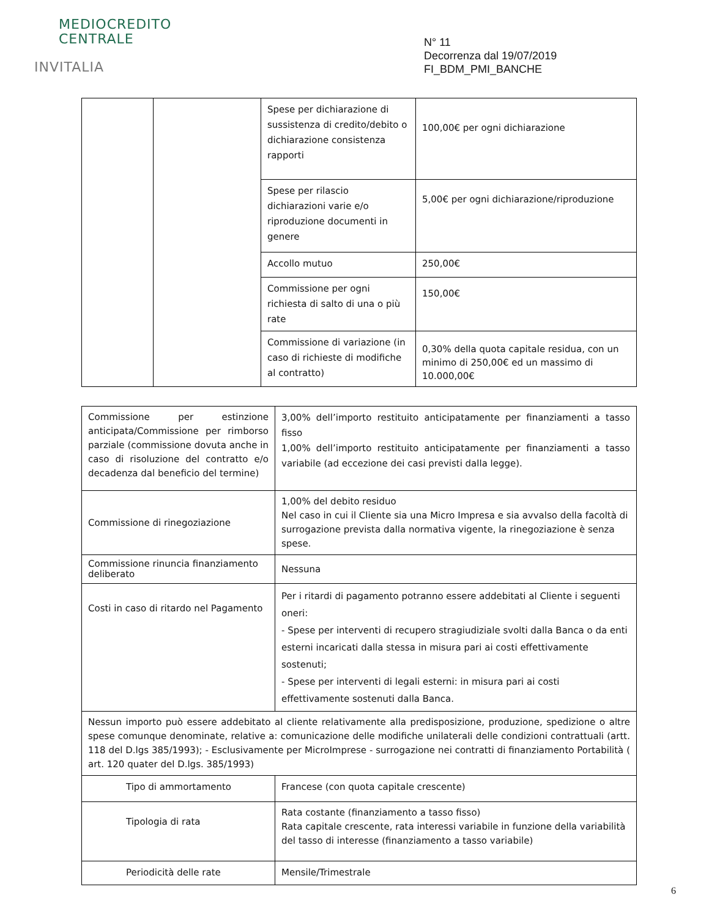MEDIOCREDITO
CENTRALE
INVITALIA
N° 11
Decorrenza dal 19/07/2019
FI_BDM_PMI_BANCHE
| | | Spese per dichiarazione di sussistenza di credito/debito o dichiarazione consistenza rapporti | 100,00€ per ogni dichiarazione |
| | | Spese per rilascio dichiarazioni varie e/o riproduzione documenti in genere | 5,00€ per ogni dichiarazione/riproduzione |
| | | Accollo mutuo | 250,00€ |
| | | Commissione per ogni richiesta di salto di una o più rate | 150,00€ |
| | | Commissione di variazione (in caso di richieste di modifiche al contratto) | 0,30% della quota capitale residua, con un minimo di 250,00€ ed un massimo di 10.000,00€ |
| Commissione per estinzione anticipata/Commissione per rimborso parziale (commissione dovuta anche in caso di risoluzione del contratto e/o decadenza dal beneficio del termine) | 3,00% dell’importo restituito anticipatamente per finanziamenti a tasso fisso 1,00% dell’importo restituito anticipatamente per finanziamenti a tasso variabile (ad eccezione dei casi previsti dalla legge). |
| Commissione di rinegoziazione | 1,00% del debito residuo Nel caso in cui il Cliente sia una Micro Impresa e sia avvalso della facoltà di surrogazione prevista dalla normativa vigente, la rinegoziazione è senza spese. |
| Commissione rinuncia finanziamento deliberato | Nessuna |
| Costi in caso di ritardo nel Pagamento | Per i ritardi di pagamento potranno essere addebitati al Cliente i seguenti oneri: - Spese per interventi di recupero stragiudiziale svolti dalla Banca o da enti esterni incaricati dalla stessa in misura pari ai costi effettivamente sostenuti; - Spese per interventi di legali esterni: in misura pari ai costi effettivamente sostenuti dalla Banca. |
| Nessun importo può essere addebitato al cliente relativamente alla predisposizione, produzione, spedizione o altre spese comunque denominate, relative a: comunicazione delle modifiche unilaterali delle condizioni contrattuali (artt. 118 del D.lgs 385/1993); - Esclusivamente per MicroImprese - surrogazione nei contratti di finanziamento Portabilità ( art. 120 quater del D.lgs. 385/1993) | |
| Tipo di ammortamento | Francese (con quota capitale crescente) |
| Tipologia di rata | Rata costante (finanziamento a tasso fisso) Rata capitale crescente, rata interessi variabile in funzione della variabilità del tasso di interesse (finanziamento a tasso variabile) |
| Periodicità delle rate | Mensile/Trimestrale |
6